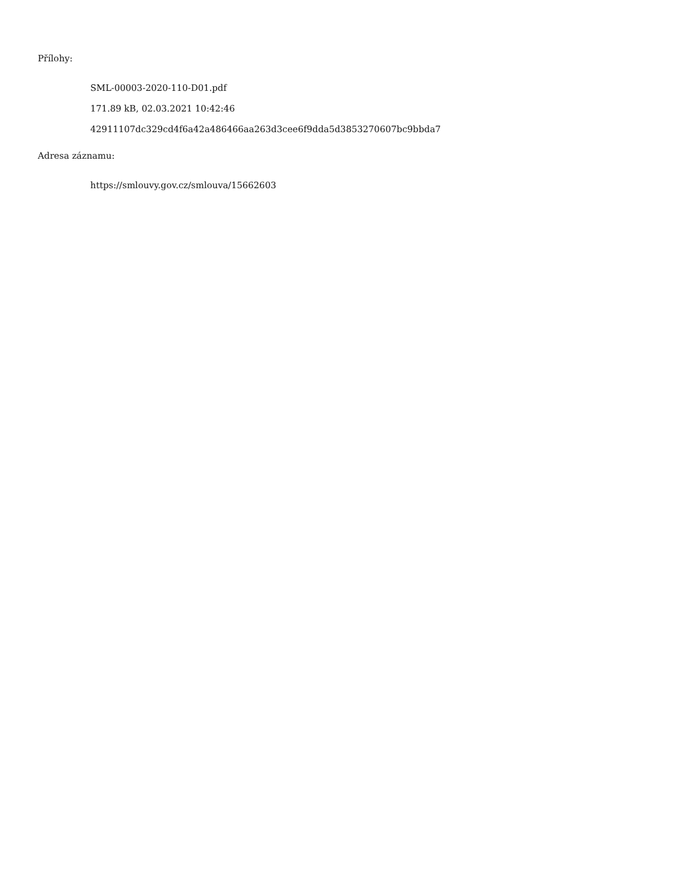Přílohy:
SML-00003-2020-110-D01.pdf
171.89 kB, 02.03.2021 10:42:46
42911107dc329cd4f6a42a486466aa263d3cee6f9dda5d3853270607bc9bbda7
Adresa záznamu:
https://smlouvy.gov.cz/smlouva/15662603